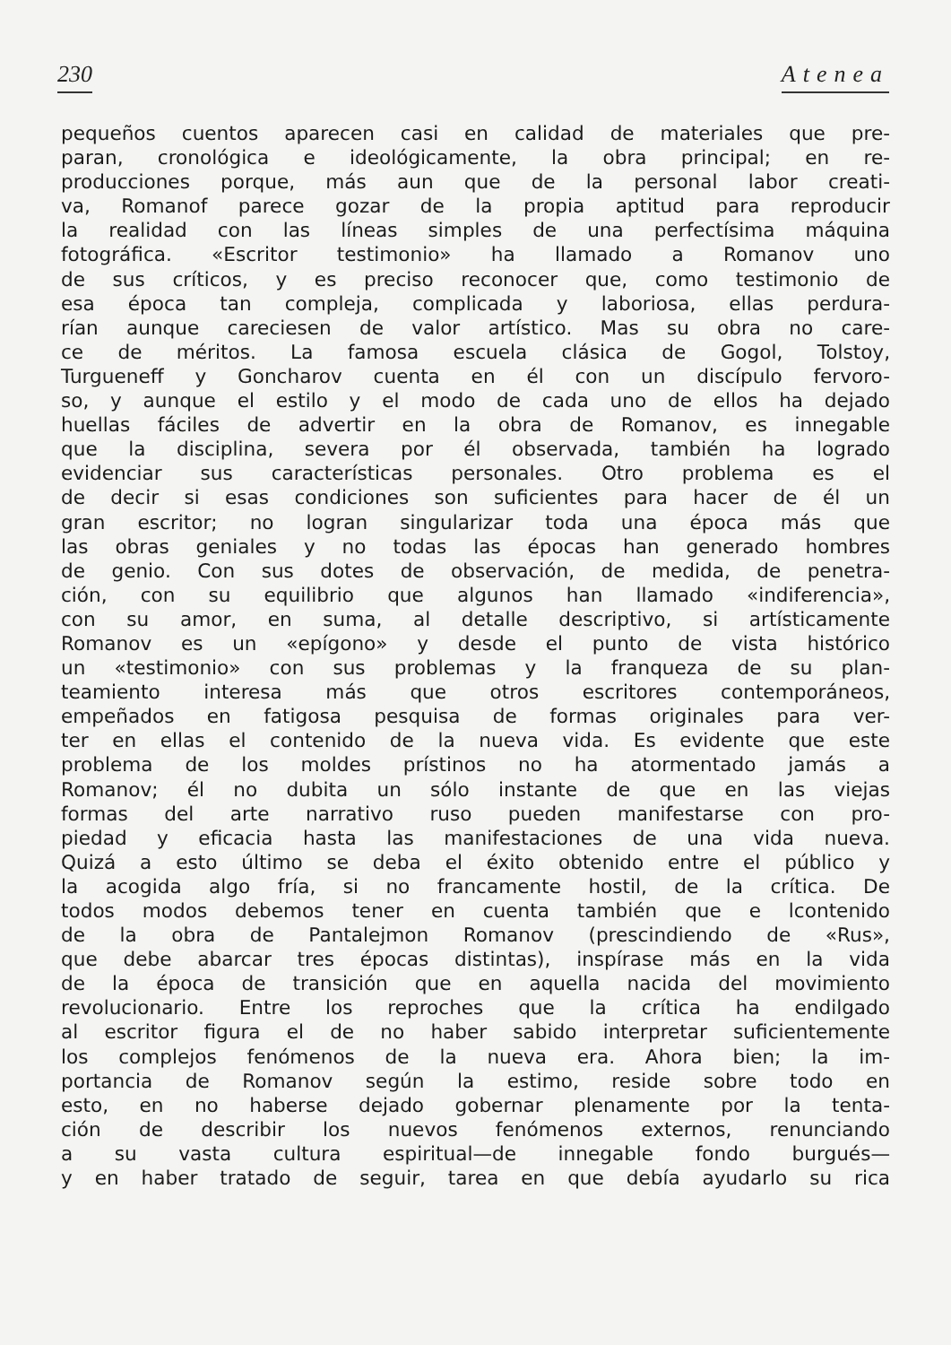230 Atenea
pequeños cuentos aparecen casi en calidad de materiales que pre-
paran, cronológica e ideológicamente, la obra principal; en re-
producciones porque, más aun que de la personal labor creati-
va, Romanof parece gozar de la propia aptitud para reproducir
la realidad con las líneas simples de una perfectísima máquina
fotográfica. «Escritor testimonio» ha llamado a Romanov uno
de sus críticos, y es preciso reconocer que, como testimonio de
esa época tan compleja, complicada y laboriosa, ellas perdura-
rían aunque careciesen de valor artístico. Mas su obra no care-
ce de méritos. La famosa escuela clásica de Gogol, Tolstoy,
Turgueneff y Goncharov cuenta en él con un discípulo fervoro-
so, y aunque el estilo y el modo de cada uno de ellos ha dejado
huellas fáciles de advertir en la obra de Romanov, es innegable
que la disciplina, severa por él observada, también ha logrado
evidenciar sus características personales. Otro problema es el
de decir si esas condiciones son suficientes para hacer de él un
gran escritor; no logran singularizar toda una época más que
las obras geniales y no todas las épocas han generado hombres
de genio. Con sus dotes de observación, de medida, de penetra-
ción, con su equilibrio que algunos han llamado «indiferencia»,
con su amor, en suma, al detalle descriptivo, si artísticamente
Romanov es un «epígono» y desde el punto de vista histórico
un «testimonio» con sus problemas y la franqueza de su plan-
teamiento interesa más que otros escritores contemporáneos,
empeñados en fatigosa pesquisa de formas originales para ver-
ter en ellas el contenido de la nueva vida. Es evidente que este
problema de los moldes prístinos no ha atormentado jamás a
Romanov; él no dubita un sólo instante de que en las viejas
formas del arte narrativo ruso pueden manifestarse con pro-
piedad y eficacia hasta las manifestaciones de una vida nueva.
Quizá a esto último se deba el éxito obtenido entre el público y
la acogida algo fría, si no francamente hostil, de la crítica. De
todos modos debemos tener en cuenta también que e lcontenido
de la obra de Pantalejmon Romanov (prescindiendo de «Rus»,
que debe abarcar tres épocas distintas), inspírase más en la vida
de la época de transición que en aquella nacida del movimiento
revolucionario. Entre los reproches que la crítica ha endilgado
al escritor figura el de no haber sabido interpretar suficientemente
los complejos fenómenos de la nueva era. Ahora bien; la im-
portancia de Romanov según la estimo, reside sobre todo en
esto, en no haberse dejado gobernar plenamente por la tenta-
ción de describir los nuevos fenómenos externos, renunciando
a su vasta cultura espiritual—de innegable fondo burgués—
y en haber tratado de seguir, tarea en que debía ayudarlo su rica